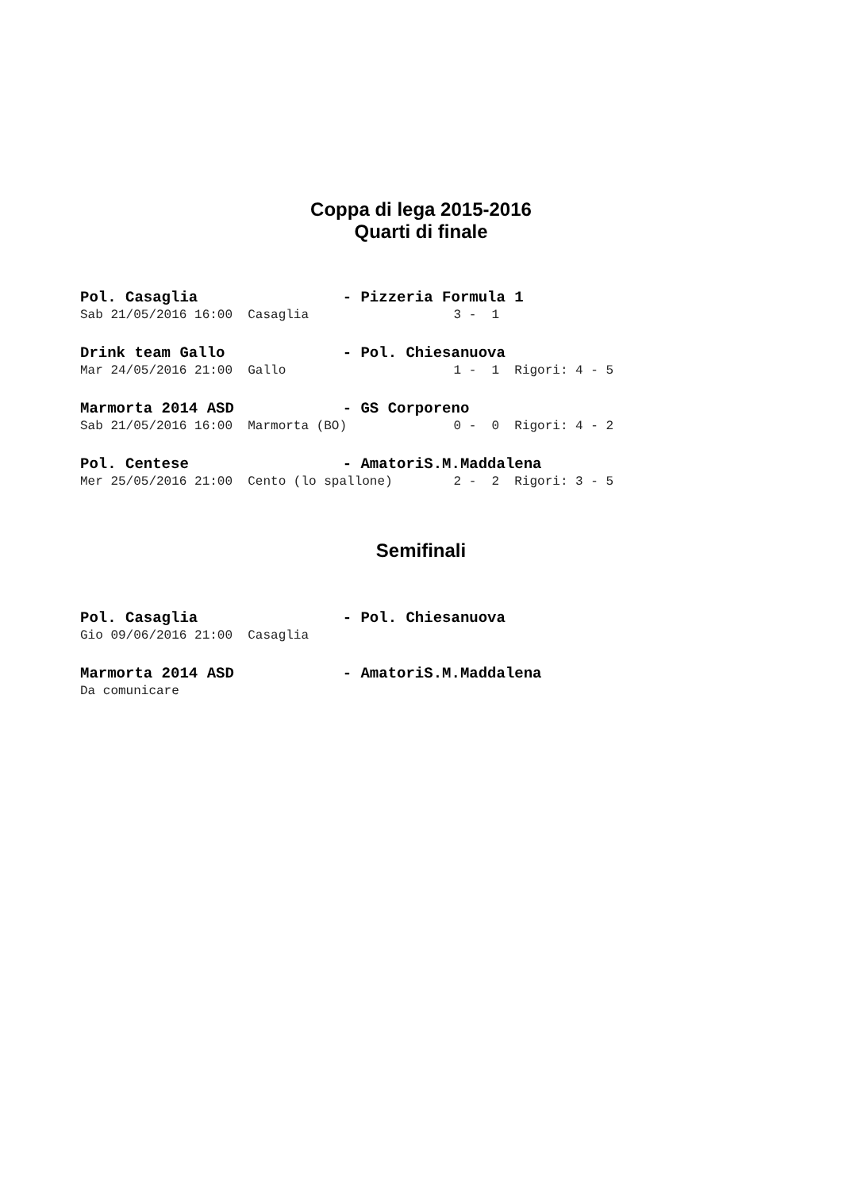Coppa di lega 2015-2016
Quarti di finale
Pol. Casaglia - Pizzeria Formula 1
Sab 21/05/2016 16:00 Casaglia 3 - 1
Drink team Gallo - Pol. Chiesanuova
Mar 24/05/2016 21:00 Gallo 1 - 1 Rigori: 4 - 5
Marmorta 2014 ASD - GS Corporeno
Sab 21/05/2016 16:00 Marmorta (BO) 0 - 0 Rigori: 4 - 2
Pol. Centese - AmatoriS.M.Maddalena
Mer 25/05/2016 21:00 Cento (lo spallone) 2 - 2 Rigori: 3 - 5
Semifinali
Pol. Casaglia - Pol. Chiesanuova
Gio 09/06/2016 21:00 Casaglia
Marmorta 2014 ASD - AmatoriS.M.Maddalena
Da comunicare